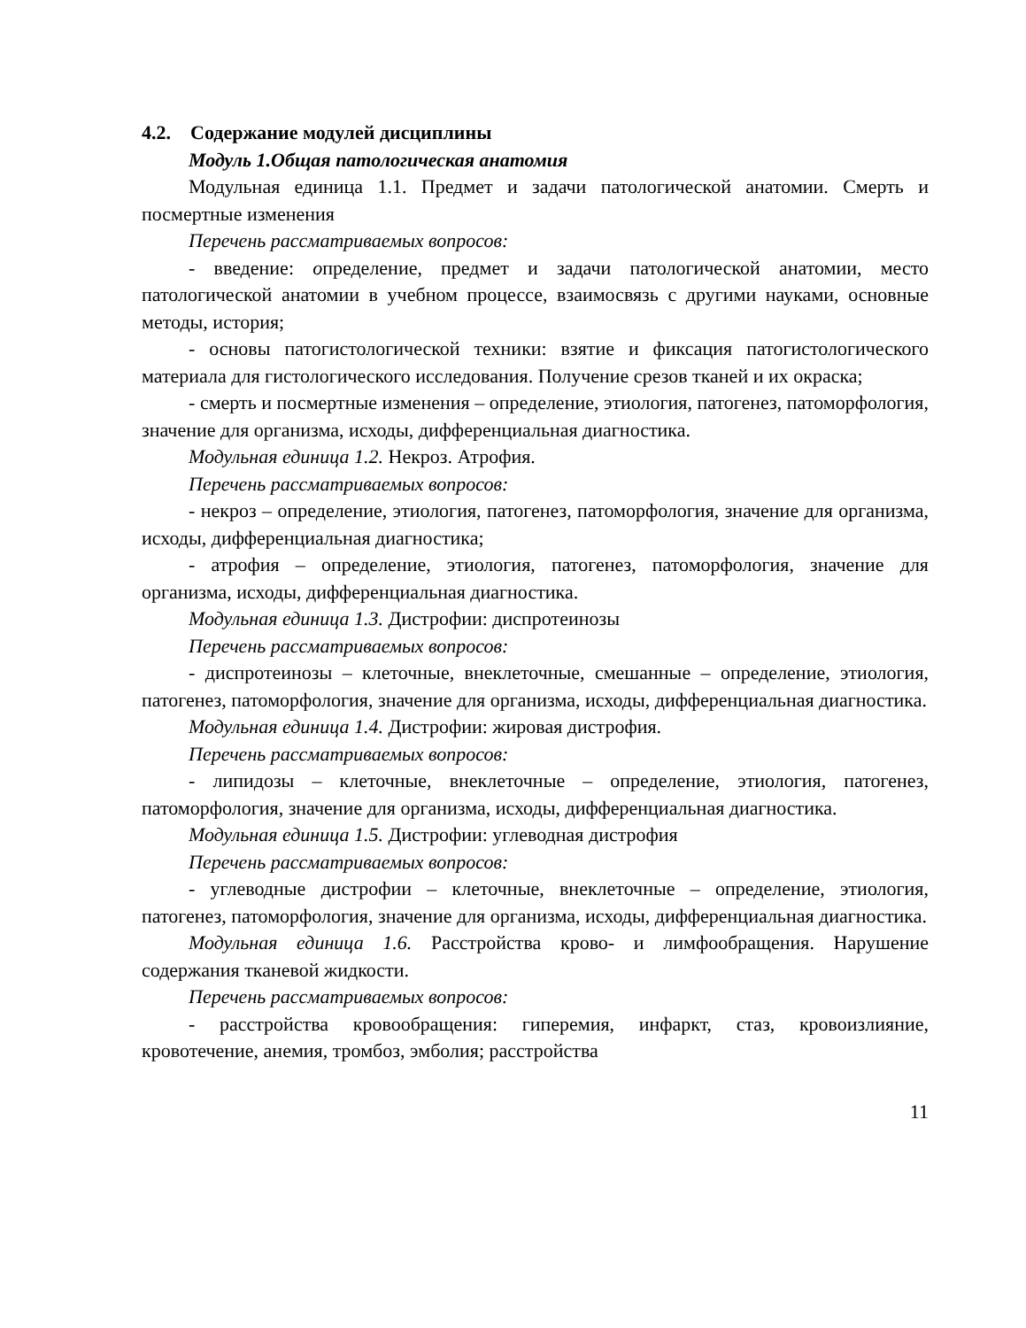4.2. Содержание модулей дисциплины
Модуль 1.Общая патологическая анатомия
Модульная единица 1.1. Предмет и задачи патологической анатомии. Смерть и посмертные изменения
Перечень рассматриваемых вопросов:
- введение: определение, предмет и задачи патологической анатомии, место патологической анатомии в учебном процессе, взаимосвязь с другими науками, основные методы, история;
- основы патогистологической техники: взятие и фиксация патогистологического материала для гистологического исследования. Получение срезов тканей и их окраска;
- смерть и посмертные изменения – определение, этиология, патогенез, патоморфология, значение для организма, исходы, дифференциальная диагностика.
Модульная единица 1.2. Некроз. Атрофия.
Перечень рассматриваемых вопросов:
- некроз – определение, этиология, патогенез, патоморфология, значение для организма, исходы, дифференциальная диагностика;
- атрофия – определение, этиология, патогенез, патоморфология, значение для организма, исходы, дифференциальная диагностика.
Модульная единица 1.3. Дистрофии: диспротеинозы
Перечень рассматриваемых вопросов:
- диспротеинозы – клеточные, внеклеточные, смешанные – определение, этиология, патогенез, патоморфология, значение для организма, исходы, дифференциальная диагностика.
Модульная единица 1.4. Дистрофии: жировая дистрофия.
Перечень рассматриваемых вопросов:
- липидозы – клеточные, внеклеточные – определение, этиология, патогенез, патоморфология, значение для организма, исходы, дифференциальная диагностика.
Модульная единица 1.5. Дистрофии: углеводная дистрофия
Перечень рассматриваемых вопросов:
- углеводные дистрофии – клеточные, внеклеточные – определение, этиология, патогенез, патоморфология, значение для организма, исходы, дифференциальная диагностика.
Модульная единица 1.6. Расстройства крово- и лимфообращения. Нарушение содержания тканевой жидкости.
Перечень рассматриваемых вопросов:
- расстройства кровообращения: гиперемия, инфаркт, стаз, кровоизлияние, кровотечение, анемия, тромбоз, эмболия; расстройства
11